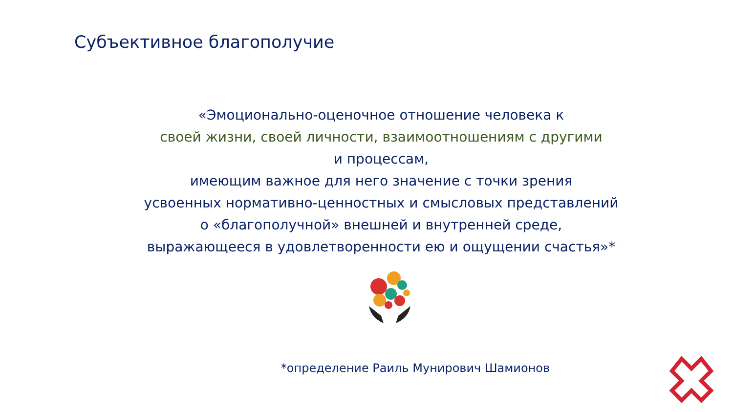Субъективное благополучие
«Эмоционально-оценочное отношение человека к
своей жизни, своей личности, взаимоотношениям с другими
и процессам,
имеющим важное для него значение с точки зрения
усвоенных нормативно-ценностных и смысловых представлений
о «благополучной» внешней и внутренней среде,
выражающееся в удовлетворенности ею и ощущении счастья»*
*определение Раиль Мунирович Шамионов